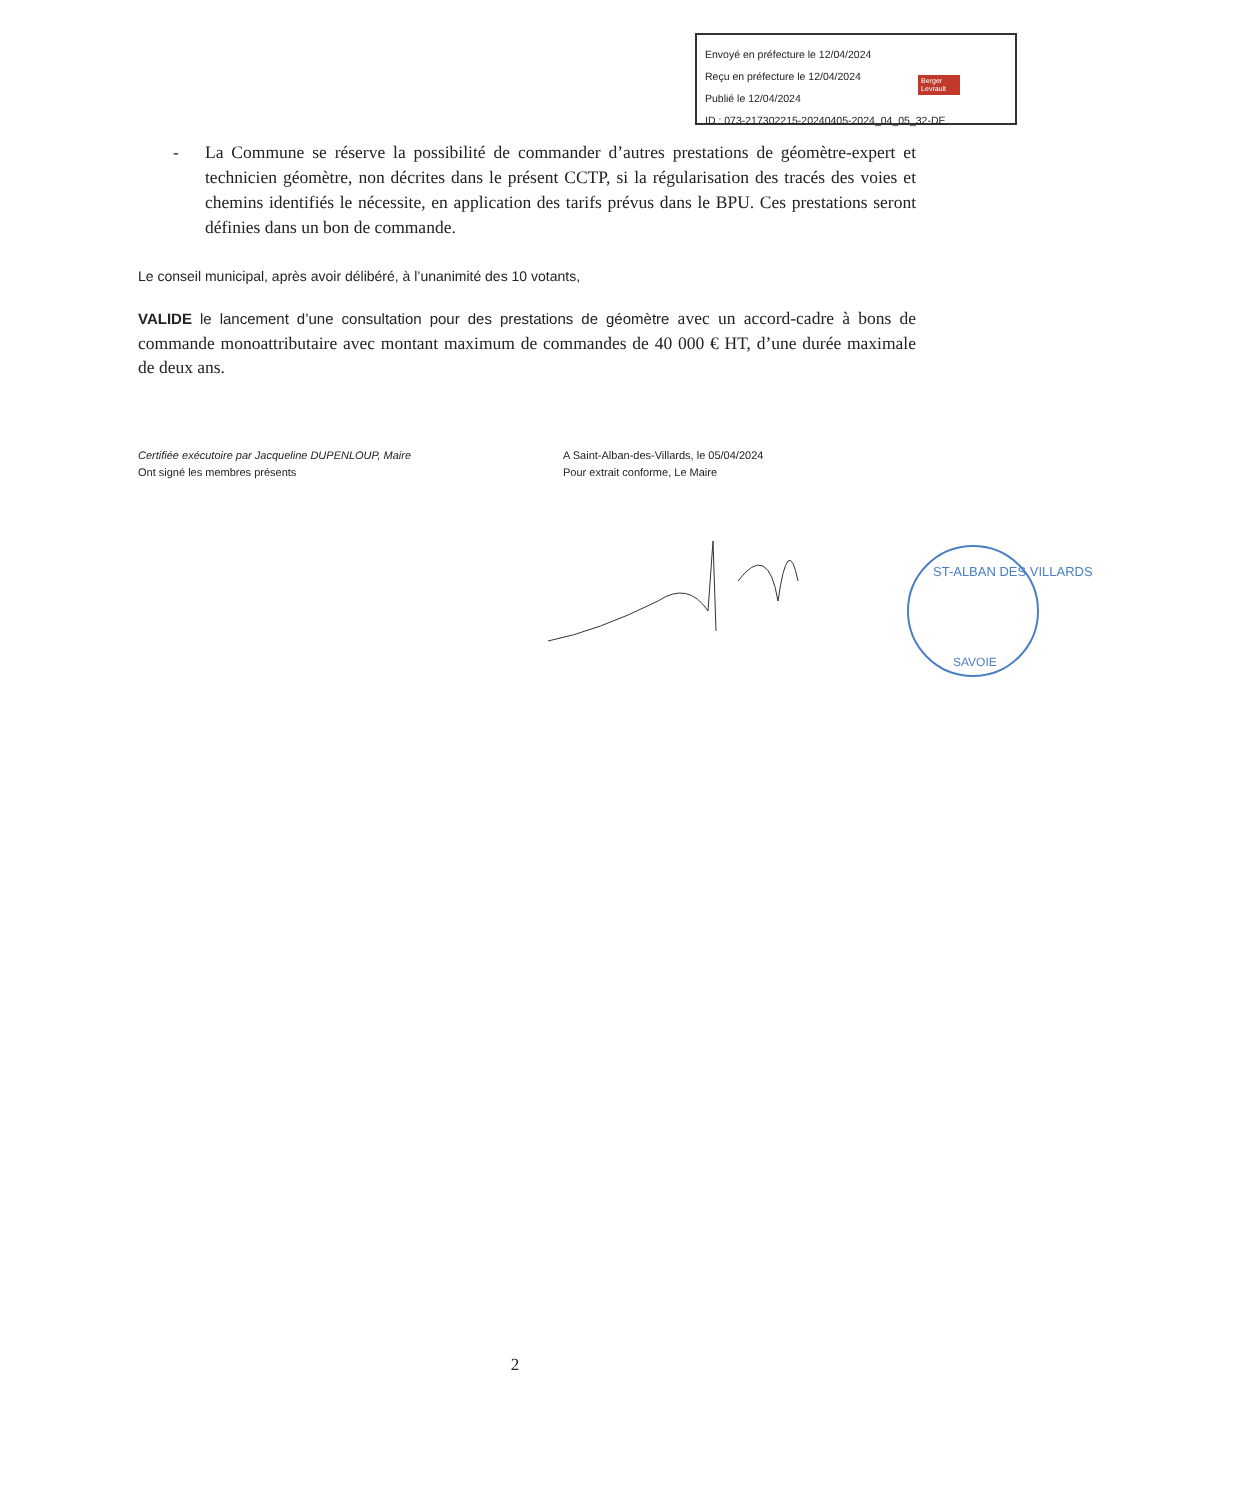Envoyé en préfecture le 12/04/2024
Reçu en préfecture le 12/04/2024
Publié le 12/04/2024
ID : 073-217302215-20240405-2024_04_05_32-DE
Berger
Levrault
- La Commune se réserve la possibilité de commander d’autres prestations de géomètre-expert et technicien géomètre, non décrites dans le présent CCTP, si la régularisation des tracés des voies et chemins identifiés le nécessite, en application des tarifs prévus dans le BPU. Ces prestations seront définies dans un bon de commande.
Le conseil municipal, après avoir délibéré, à l’unanimité des 10 votants,
VALIDE le lancement d’une consultation pour des prestations de géomètre avec un accord-cadre à bons de commande monoattributaire avec montant maximum de commandes de 40 000 € HT, d’une durée maximale de deux ans.
Certifiée exécutoire par Jacqueline DUPENLOUP, Maire
Ont signé les membres présents
A Saint-Alban-des-Villards, le 05/04/2024
Pour extrait conforme, Le Maire
ST-ALBAN DES VILLARDS
SAVOIE
2